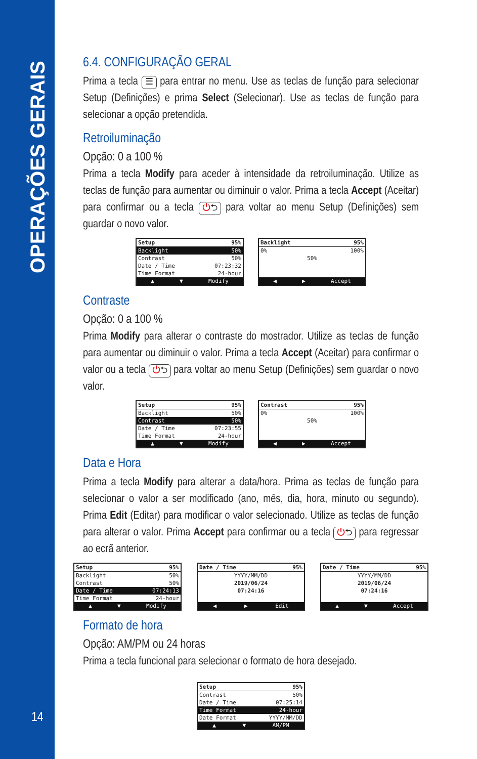OPERAÇÕES GERAIS
6.4. CONFIGURAÇÃO GERAL
Prima a tecla ☰ para entrar no menu. Use as teclas de função para selecionar Setup (Definições) e prima Select (Selecionar). Use as teclas de função para selecionar a opção pretendida.
Retroiluminação
Opção: 0 a 100 %
Prima a tecla Modify para aceder à intensidade da retroiluminação. Utilize as teclas de função para aumentar ou diminuir o valor. Prima a tecla Accept (Aceitar) para confirmar ou a tecla ⏻⮌ para voltar ao menu Setup (Definições) sem guardar o novo valor.
Setup 95%
Backlight 50%
Contrast 50%
Date / Time 07:23:32
Time Format 24-hour
▲ ▼ Modify
Backlight 95%
0% 100%
50%
◀ ▶ Accept
Contraste
Opção: 0 a 100 %
Prima Modify para alterar o contraste do mostrador. Utilize as teclas de função para aumentar ou diminuir o valor. Prima a tecla Accept (Aceitar) para confirmar o valor ou a tecla ⏻⮌ para voltar ao menu Setup (Definições) sem guardar o novo valor.
Setup 95%
Backlight 50%
Contrast 50%
Date / Time 07:23:55
Time Format 24-hour
▲ ▼ Modify
Contrast 95%
0% 100%
50%
◀ ▶ Accept
Data e Hora
Prima a tecla Modify para alterar a data/hora. Prima as teclas de função para selecionar o valor a ser modificado (ano, mês, dia, hora, minuto ou segundo). Prima Edit (Editar) para modificar o valor selecionado. Utilize as teclas de função para alterar o valor. Prima Accept para confirmar ou a tecla ⏻⮌ para regressar ao ecrã anterior.
Setup 95%
Backlight 50%
Contrast 50%
Date / Time 07:24:13
Time Format 24-hour
▲ ▼ Modify
Date / Time 95%
YYYY/MM/DD
2019/06/24
07:24:16
◀ ▶ Edit
Date / Time 95%
YYYY/MM/DD
2019/06/24
07:24:16
▲ ▼ Accept
Formato de hora
Opção: AM/PM ou 24 horas
Prima a tecla funcional para selecionar o formato de hora desejado.
Setup 95%
Contrast 50%
Date / Time 07:25:14
Time Format 24-hour
Date Format YYYY/MM/DD
▲ ▼ AM/PM
14